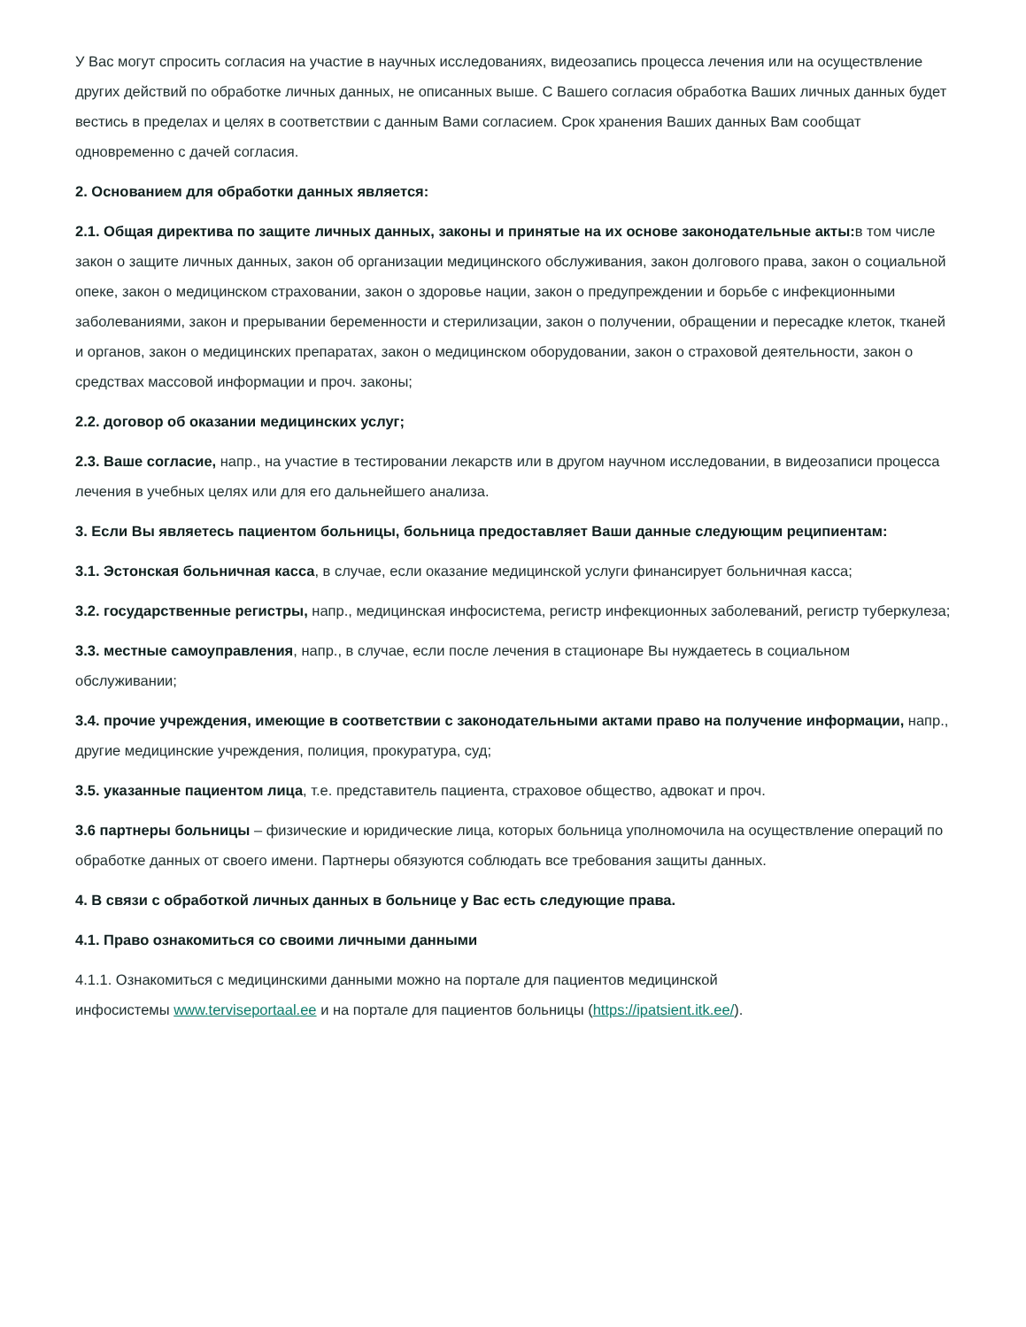У Вас могут спросить согласия на участие в научных исследованиях, видеозапись процесса лечения или на осуществление других действий по обработке личных данных, не описанных выше. С Вашего согласия обработка Ваших личных данных будет вестись в пределах и целях в соответствии с данным Вами согласием. Срок хранения Ваших данных Вам сообщат одновременно с дачей согласия.
2. Основанием для обработки данных является:
2.1. Общая директива по защите личных данных, законы и принятые на их основе законодательные акты: в том числе закон о защите личных данных, закон об организации медицинского обслуживания, закон долгового права, закон о социальной опеке, закон о медицинском страховании, закон о здоровье нации, закон о предупреждении и борьбе с инфекционными заболеваниями, закон и прерывании беременности и стерилизации, закон о получении, обращении и пересадке клеток, тканей и органов, закон о медицинских препаратах, закон о медицинском оборудовании, закон о страховой деятельности, закон о средствах массовой информации и проч. законы;
2.2. договор об оказании медицинских услуг;
2.3. Ваше согласие, напр., на участие в тестировании лекарств или в другом научном исследовании, в видеозаписи процесса лечения в учебных целях или для его дальнейшего анализа.
3. Если Вы являетесь пациентом больницы, больница предоставляет Ваши данные следующим реципиентам:
3.1. Эстонская больничная касса, в случае, если оказание медицинской услуги финансирует больничная касса;
3.2. государственные регистры, напр., медицинская инфосистема, регистр инфекционных заболеваний, регистр туберкулеза;
3.3. местные самоуправления, напр., в случае, если после лечения в стационаре Вы нуждаетесь в социальном обслуживании;
3.4. прочие учреждения, имеющие в соответствии с законодательными актами право на получение информации, напр., другие медицинские учреждения, полиция, прокуратура, суд;
3.5. указанные пациентом лица, т.е. представитель пациента, страховое общество, адвокат и проч.
3.6 партнеры больницы – физические и юридические лица, которых больница уполномочила на осуществление операций по обработке данных от своего имени. Партнеры обязуются соблюдать все требования защиты данных.
4. В связи с обработкой личных данных в больнице у Вас есть следующие права.
4.1. Право ознакомиться со своими личными данными
4.1.1. Ознакомиться с медицинскими данными можно на портале для пациентов медицинской
инфосистемы www.terviseportaal.ee и на портале для пациентов больницы (https://ipatsient.itk.ee/).